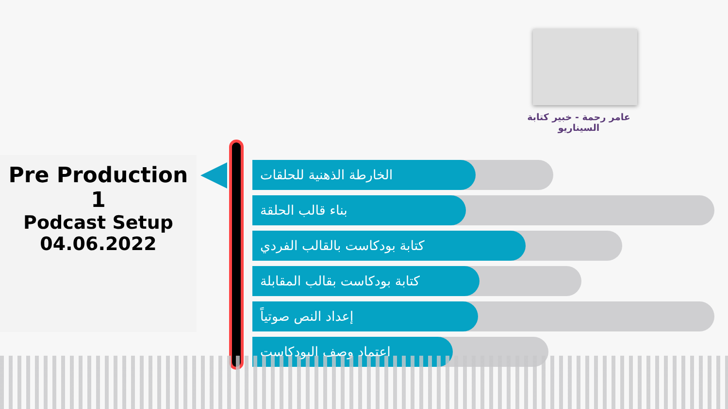عامر رحمة - خبير كتابة السيناريو
Pre Production
1
Podcast Setup
04.06.2022
الخارطة الذهنية للحلقات
بناء قالب الحلقة
كتابة بودكاست بالقالب الفردي
كتابة بودكاست بقالب المقابلة
إعداد النص صوتياً
اعتماد وصف البودكاست